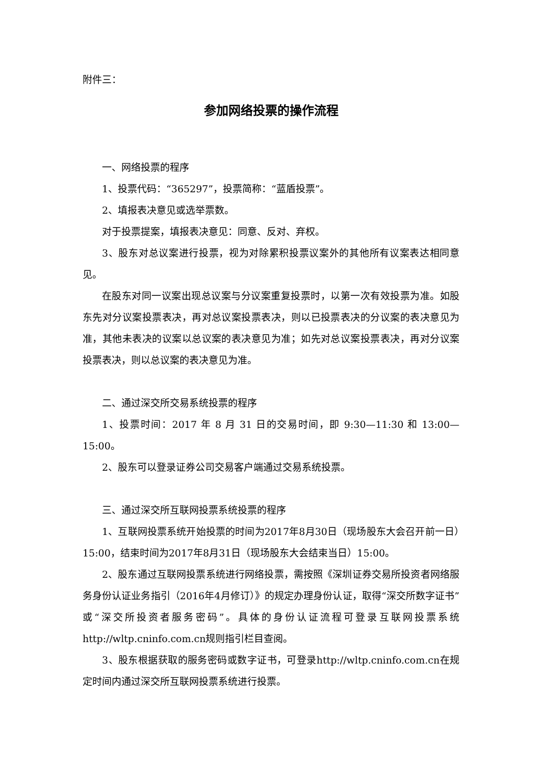附件三：
参加网络投票的操作流程
一、网络投票的程序
1、投票代码：“365297”，投票简称：“蓝盾投票”。
2、填报表决意见或选举票数。
对于投票提案，填报表决意见：同意、反对、弃权。
3、股东对总议案进行投票，视为对除累积投票议案外的其他所有议案表达相同意见。
在股东对同一议案出现总议案与分议案重复投票时，以第一次有效投票为准。如股东先对分议案投票表决，再对总议案投票表决，则以已投票表决的分议案的表决意见为准，其他未表决的议案以总议案的表决意见为准；如先对总议案投票表决，再对分议案投票表决，则以总议案的表决意见为准。
二、通过深交所交易系统投票的程序
1、投票时间：2017 年 8 月 31 日的交易时间，即 9:30—11:30 和 13:00—15:00。
2、股东可以登录证券公司交易客户端通过交易系统投票。
三、通过深交所互联网投票系统投票的程序
1、互联网投票系统开始投票的时间为2017年8月30日（现场股东大会召开前一日）15:00，结束时间为2017年8月31日（现场股东大会结束当日）15:00。
2、股东通过互联网投票系统进行网络投票，需按照《深圳证券交易所投资者网络服务身份认证业务指引（2016年4月修订）》的规定办理身份认证，取得“深交所数字证书”或“深交所投资者服务密码”。具体的身份认证流程可登录互联网投票系统http://wltp.cninfo.com.cn规则指引栏目查阅。
3、股东根据获取的服务密码或数字证书，可登录http://wltp.cninfo.com.cn在规定时间内通过深交所互联网投票系统进行投票。